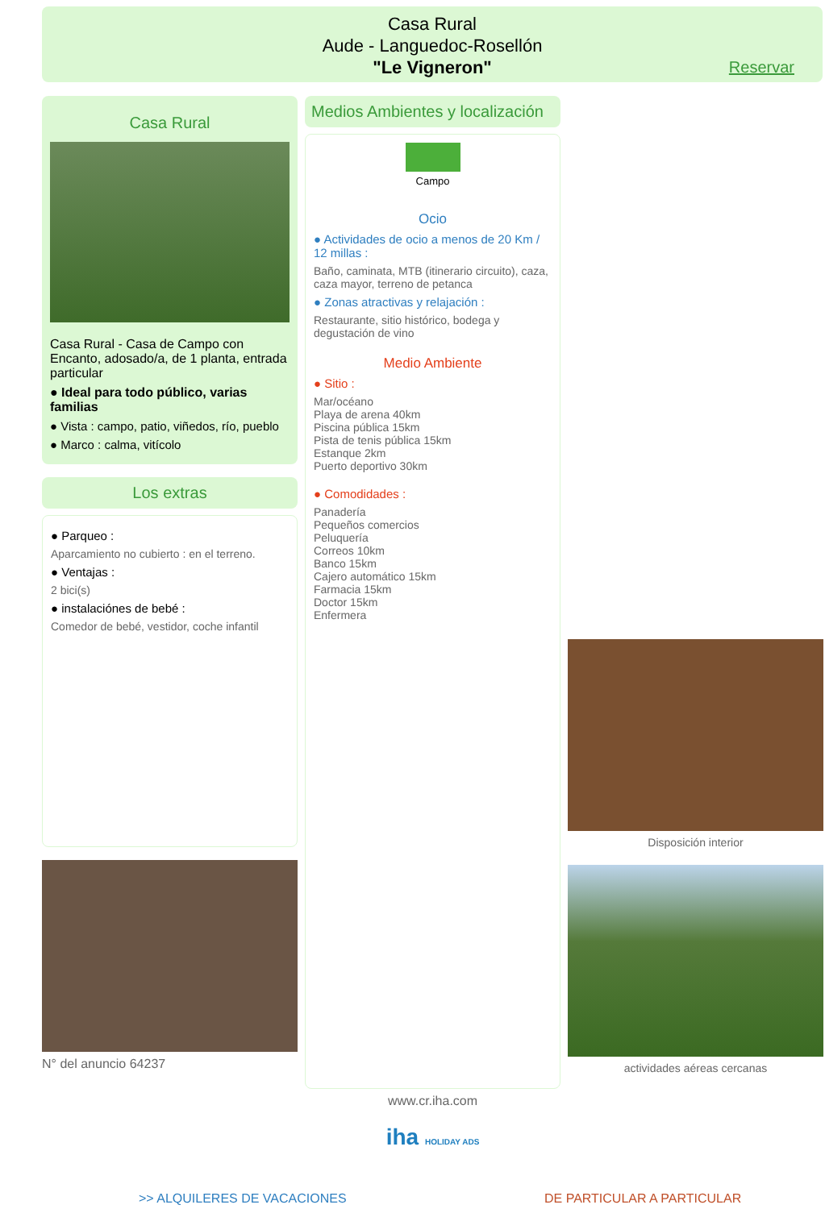Casa Rural
Aude - Languedoc-Rosellón
"Le Vigneron"
Reservar
Casa Rural
Casa Rural - Casa de Campo con Encanto, adosado/a, de 1 planta, entrada particular
● Ideal para todo público, varias familias
● Vista : campo, patio, viñedos, río, pueblo
● Marco : calma, vitícolo
Los extras
● Parqueo :
Aparcamiento no cubierto : en el terreno.
● Ventajas :
2 bici(s)
● instalaciónes de bebé :
Comedor de bebé, vestidor, coche infantil
N° del anuncio 64237
Medios Ambientes y localización
Campo
Ocio
● Actividades de ocio a menos de 20 Km / 12 millas :
Baño, caminata, MTB (itinerario circuito), caza, caza mayor, terreno de petanca
● Zonas atractivas y relajación :
Restaurante, sitio histórico, bodega y degustación de vino
Medio Ambiente
● Sitio :
Mar/océano
Playa de arena 40km
Piscina pública 15km
Pista de tenis pública 15km
Estanque 2km
Puerto deportivo 30km
● Comodidades :
Panadería
Pequeños comercios
Peluquería
Correos 10km
Banco 15km
Cajero automático 15km
Farmacia 15km
Doctor 15km
Enfermera
www.cr.iha.com
iha HOLIDAY ADS
Disposición interior
actividades aéreas cercanas
>> ALQUILERES DE VACACIONES DE PARTICULAR A PARTICULAR